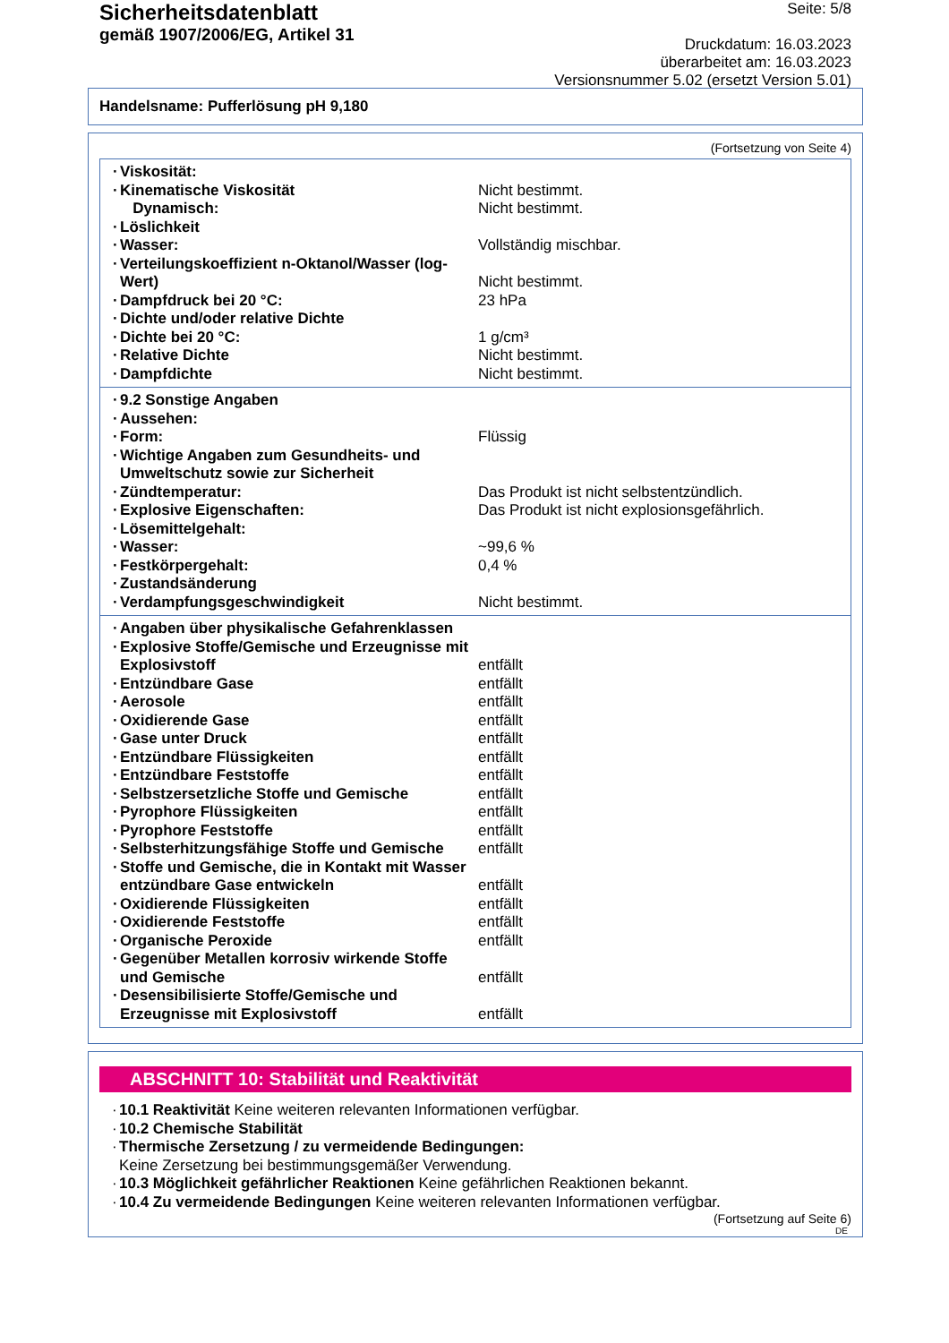Sicherheitsdatenblatt
gemäß 1907/2006/EG, Artikel 31
Seite: 5/8
Druckdatum: 16.03.2023
überarbeitet am: 16.03.2023
Versionsnummer 5.02 (ersetzt Version 5.01)
Handelsname: Pufferlösung pH 9,180
(Fortsetzung von Seite 4)
| · Viskosität: | |
| · Kinematische Viskosität | Nicht bestimmt. |
| Dynamisch: | Nicht bestimmt. |
| · Löslichkeit | |
| · Wasser: | Vollständig mischbar. |
| · Verteilungskoeffizient n-Oktanol/Wasser (log-Wert) | Nicht bestimmt. |
| · Dampfdruck bei 20 °C: | 23 hPa |
| · Dichte und/oder relative Dichte | |
| · Dichte bei 20 °C: | 1 g/cm³ |
| · Relative Dichte | Nicht bestimmt. |
| · Dampfdichte | Nicht bestimmt. |
| · 9.2 Sonstige Angaben | |
| · Aussehen: | |
| · Form: | Flüssig |
| · Wichtige Angaben zum Gesundheits- und Umweltschutz sowie zur Sicherheit | |
| · Zündtemperatur: | Das Produkt ist nicht selbstentzündlich. |
| · Explosive Eigenschaften: | Das Produkt ist nicht explosionsgefährlich. |
| · Lösemittelgehalt: | |
| · Wasser: | ~99,6 % |
| · Festkörpergehalt: | 0,4 % |
| · Zustandsänderung | |
| · Verdampfungsgeschwindigkeit | Nicht bestimmt. |
| · Angaben über physikalische Gefahrenklassen | |
| · Explosive Stoffe/Gemische und Erzeugnisse mit Explosivstoff | entfällt |
| · Entzündbare Gase | entfällt |
| · Aerosole | entfällt |
| · Oxidierende Gase | entfällt |
| · Gase unter Druck | entfällt |
| · Entzündbare Flüssigkeiten | entfällt |
| · Entzündbare Feststoffe | entfällt |
| · Selbstzersetzliche Stoffe und Gemische | entfällt |
| · Pyrophore Flüssigkeiten | entfällt |
| · Pyrophore Feststoffe | entfällt |
| · Selbsterhitzungsfähige Stoffe und Gemische | entfällt |
| · Stoffe und Gemische, die in Kontakt mit Wasser entzündbare Gase entwickeln | entfällt |
| · Oxidierende Flüssigkeiten | entfällt |
| · Oxidierende Feststoffe | entfällt |
| · Organische Peroxide | entfällt |
| · Gegenüber Metallen korrosiv wirkende Stoffe und Gemische | entfällt |
| · Desensibilisierte Stoffe/Gemische und Erzeugnisse mit Explosivstoff | entfällt |
ABSCHNITT 10: Stabilität und Reaktivität
· 10.1 Reaktivität Keine weiteren relevanten Informationen verfügbar.
· 10.2 Chemische Stabilität
· Thermische Zersetzung / zu vermeidende Bedingungen:
Keine Zersetzung bei bestimmungsgemäßer Verwendung.
· 10.3 Möglichkeit gefährlicher Reaktionen Keine gefährlichen Reaktionen bekannt.
· 10.4 Zu vermeidende Bedingungen Keine weiteren relevanten Informationen verfügbar.
(Fortsetzung auf Seite 6)
DE